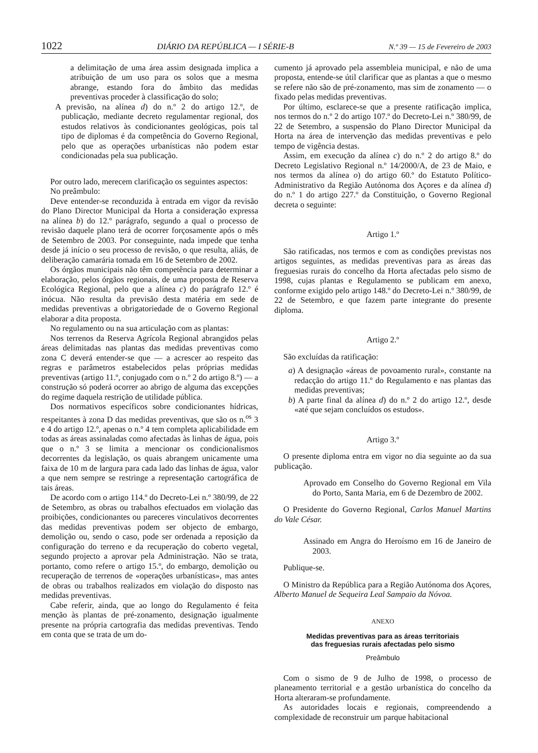1022 DIÁRIO DA REPÚBLICA — I SÉRIE-B N.º 39 — 15 de Fevereiro de 2003
a delimitação de uma área assim designada implica a atribuição de um uso para os solos que a mesma abrange, estando fora do âmbito das medidas preventivas proceder à classificação do solo;
A previsão, na alínea d) do n.º 2 do artigo 12.º, de publicação, mediante decreto regulamentar regional, dos estudos relativos às condicionantes geológicas, pois tal tipo de diplomas é da competência do Governo Regional, pelo que as operações urbanísticas não podem estar condicionadas pela sua publicação.
Por outro lado, merecem clarificação os seguintes aspectos:
No preâmbulo:
Deve entender-se reconduzida à entrada em vigor da revisão do Plano Director Municipal da Horta a consideração expressa na alínea b) do 12.º parágrafo, segundo a qual o processo de revisão daquele plano terá de ocorrer forçosamente após o mês de Setembro de 2003. Por conseguinte, nada impede que tenha desde já início o seu processo de revisão, o que resulta, aliás, de deliberação camarária tomada em 16 de Setembro de 2002.
Os órgãos municipais não têm competência para determinar a elaboração, pelos órgãos regionais, de uma proposta de Reserva Ecológica Regional, pelo que a alínea c) do parágrafo 12.º é inócua. Não resulta da previsão desta matéria em sede de medidas preventivas a obrigatoriedade de o Governo Regional elaborar a dita proposta.
No regulamento ou na sua articulação com as plantas:
Nos terrenos da Reserva Agrícola Regional abrangidos pelas áreas delimitadas nas plantas das medidas preventivas como zona C deverá entender-se que — a acrescer ao respeito das regras e parâmetros estabelecidos pelas próprias medidas preventivas (artigo 11.º, conjugado com o n.º 2 do artigo 8.º) — a construção só poderá ocorrer ao abrigo de alguma das excepções do regime daquela restrição de utilidade pública.
Dos normativos específicos sobre condicionantes hídricas, respeitantes à zona D das medidas preventivas, que são os n.<sup>os</sup> 3 e 4 do artigo 12.º, apenas o n.º 4 tem completa aplicabilidade em todas as áreas assinaladas como afectadas às linhas de água, pois que o n.º 3 se limita a mencionar os condicionalismos decorrentes da legislação, os quais abrangem unicamente uma faixa de 10 m de largura para cada lado das linhas de água, valor a que nem sempre se restringe a representação cartográfica de tais áreas.
De acordo com o artigo 114.º do Decreto-Lei n.º 380/99, de 22 de Setembro, as obras ou trabalhos efectuados em violação das proibições, condicionantes ou pareceres vinculativos decorrentes das medidas preventivas podem ser objecto de embargo, demolição ou, sendo o caso, pode ser ordenada a reposição da configuração do terreno e da recuperação do coberto vegetal, segundo projecto a aprovar pela Administração. Não se trata, portanto, como refere o artigo 15.º, do embargo, demolição ou recuperação de terrenos de «operações urbanísticas», mas antes de obras ou trabalhos realizados em violação do disposto nas medidas preventivas.
Cabe referir, ainda, que ao longo do Regulamento é feita menção às plantas de pré-zonamento, designação igualmente presente na própria cartografia das medidas preventivas. Tendo em conta que se trata de um do-
cumento já aprovado pela assembleia municipal, e não de uma proposta, entende-se útil clarificar que as plantas a que o mesmo se refere não são de pré-zonamento, mas sim de zonamento — o fixado pelas medidas preventivas.
Por último, esclarece-se que a presente ratificação implica, nos termos do n.º 2 do artigo 107.º do Decreto-Lei n.º 380/99, de 22 de Setembro, a suspensão do Plano Director Municipal da Horta na área de intervenção das medidas preventivas e pelo tempo de vigência destas.
Assim, em execução da alínea c) do n.º 2 do artigo 8.º do Decreto Legislativo Regional n.º 14/2000/A, de 23 de Maio, e nos termos da alínea o) do artigo 60.º do Estatuto Político-Administrativo da Região Autónoma dos Açores e da alínea d) do n.º 1 do artigo 227.º da Constituição, o Governo Regional decreta o seguinte:
Artigo 1.º
São ratificadas, nos termos e com as condições previstas nos artigos seguintes, as medidas preventivas para as áreas das freguesias rurais do concelho da Horta afectadas pelo sismo de 1998, cujas plantas e Regulamento se publicam em anexo, conforme exigido pelo artigo 148.º do Decreto-Lei n.º 380/99, de 22 de Setembro, e que fazem parte integrante do presente diploma.
Artigo 2.º
São excluídas da ratificação:
a) A designação «áreas de povoamento rural», constante na redacção do artigo 11.º do Regulamento e nas plantas das medidas preventivas;
b) A parte final da alínea d) do n.º 2 do artigo 12.º, desde «até que sejam concluídos os estudos».
Artigo 3.º
O presente diploma entra em vigor no dia seguinte ao da sua publicação.
Aprovado em Conselho do Governo Regional em Vila do Porto, Santa Maria, em 6 de Dezembro de 2002.
O Presidente do Governo Regional, Carlos Manuel Martins do Vale César.
Assinado em Angra do Heroísmo em 16 de Janeiro de 2003.
Publique-se.
O Ministro da República para a Região Autónoma dos Açores, Alberto Manuel de Sequeira Leal Sampaio da Nóvoa.
ANEXO
Medidas preventivas para as áreas territoriais
das freguesias rurais afectadas pelo sismo
Preâmbulo
Com o sismo de 9 de Julho de 1998, o processo de planeamento territorial e a gestão urbanística do concelho da Horta alteraram-se profundamente.
As autoridades locais e regionais, compreendendo a complexidade de reconstruir um parque habitacional